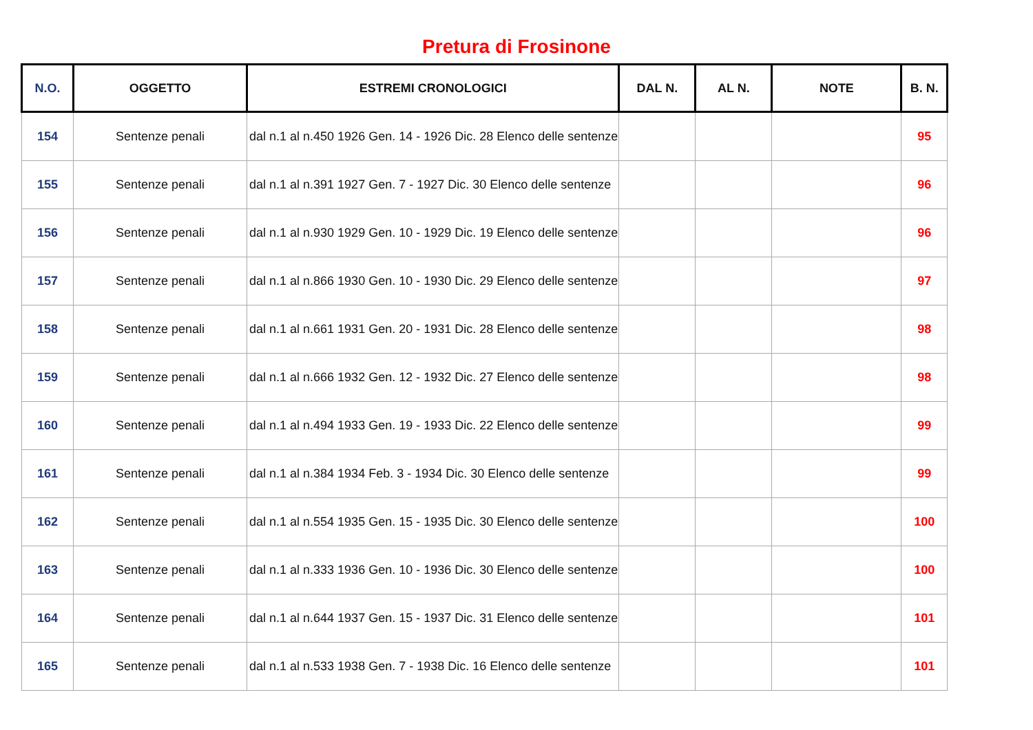Pretura di Frosinone
| N.O. | OGGETTO | ESTREMI CRONOLOGICI | DAL N. | AL N. | NOTE | B. N. |
| --- | --- | --- | --- | --- | --- | --- |
| 154 | Sentenze penali | dal n.1 al n.450 1926 Gen. 14 - 1926 Dic. 28 Elenco delle sentenze | | | | 95 |
| 155 | Sentenze penali | dal n.1 al n.391 1927 Gen. 7 - 1927 Dic. 30 Elenco delle sentenze | | | | 96 |
| 156 | Sentenze penali | dal n.1 al n.930 1929 Gen. 10 - 1929 Dic. 19 Elenco delle sentenze | | | | 96 |
| 157 | Sentenze penali | dal n.1 al n.866 1930 Gen. 10 - 1930 Dic. 29 Elenco delle sentenze | | | | 97 |
| 158 | Sentenze penali | dal n.1 al n.661 1931 Gen. 20 - 1931 Dic. 28 Elenco delle sentenze | | | | 98 |
| 159 | Sentenze penali | dal n.1 al n.666 1932 Gen. 12 - 1932 Dic. 27 Elenco delle sentenze | | | | 98 |
| 160 | Sentenze penali | dal n.1 al n.494 1933 Gen. 19 - 1933 Dic. 22 Elenco delle sentenze | | | | 99 |
| 161 | Sentenze penali | dal n.1 al n.384 1934 Feb. 3 - 1934 Dic. 30 Elenco delle sentenze | | | | 99 |
| 162 | Sentenze penali | dal n.1 al n.554 1935 Gen. 15 - 1935 Dic. 30 Elenco delle sentenze | | | | 100 |
| 163 | Sentenze penali | dal n.1 al n.333 1936 Gen. 10 - 1936 Dic. 30 Elenco delle sentenze | | | | 100 |
| 164 | Sentenze penali | dal n.1 al n.644 1937 Gen. 15 - 1937 Dic. 31 Elenco delle sentenze | | | | 101 |
| 165 | Sentenze penali | dal n.1 al n.533 1938 Gen. 7 - 1938 Dic. 16 Elenco delle sentenze | | | | 101 |